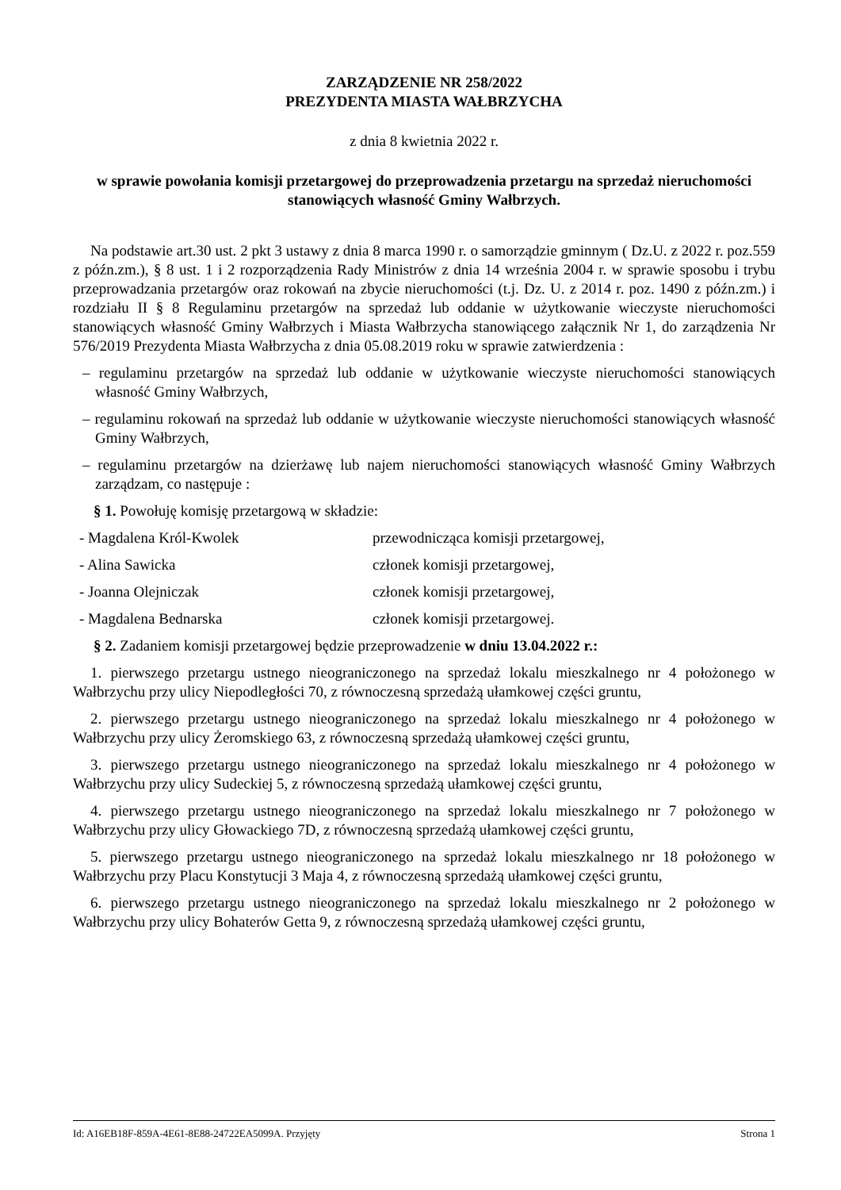ZARZĄDZENIE NR 258/2022
PREZYDENTA MIASTA WAŁBRZYCHA
z dnia 8 kwietnia 2022 r.
w sprawie powołania komisji przetargowej do przeprowadzenia przetargu na sprzedaż nieruchomości stanowiących własność Gminy Wałbrzych.
Na podstawie art.30 ust. 2 pkt 3 ustawy z dnia 8 marca 1990 r. o samorządzie gminnym ( Dz.U. z 2022 r. poz.559 z późn.zm.), § 8 ust. 1 i 2 rozporządzenia Rady Ministrów z dnia 14 września 2004 r. w sprawie sposobu i trybu przeprowadzania przetargów oraz rokowań na zbycie nieruchomości (t.j. Dz. U. z 2014 r. poz. 1490 z późn.zm.) i rozdziału II § 8 Regulaminu przetargów na sprzedaż lub oddanie w użytkowanie wieczyste nieruchomości stanowiących własność Gminy Wałbrzych i Miasta Wałbrzycha stanowiącego załącznik Nr 1, do zarządzenia Nr 576/2019 Prezydenta Miasta Wałbrzycha z dnia 05.08.2019 roku w sprawie zatwierdzenia :
– regulaminu przetargów na sprzedaż lub oddanie w użytkowanie wieczyste nieruchomości stanowiących własność Gminy Wałbrzych,
– regulaminu rokowań na sprzedaż lub oddanie w użytkowanie wieczyste nieruchomości stanowiących własność Gminy Wałbrzych,
– regulaminu przetargów na dzierżawę lub najem nieruchomości stanowiących własność Gminy Wałbrzych zarządzam, co następuje :
§ 1. Powołuję komisję przetargową w składzie:
- Magdalena Król-Kwolek przewodnicząca komisji przetargowej,
- Alina Sawicka członek komisji przetargowej,
- Joanna Olejniczak członek komisji przetargowej,
- Magdalena Bednarska członek komisji przetargowej.
§ 2. Zadaniem komisji przetargowej będzie przeprowadzenie w dniu 13.04.2022 r.:
1. pierwszego przetargu ustnego nieograniczonego na sprzedaż lokalu mieszkalnego nr 4 położonego w Wałbrzychu przy ulicy Niepodległości 70, z równoczesną sprzedażą ułamkowej części gruntu,
2. pierwszego przetargu ustnego nieograniczonego na sprzedaż lokalu mieszkalnego nr 4 położonego w Wałbrzychu przy ulicy Żeromskiego 63, z równoczesną sprzedażą ułamkowej części gruntu,
3. pierwszego przetargu ustnego nieograniczonego na sprzedaż lokalu mieszkalnego nr 4 położonego w Wałbrzychu przy ulicy Sudeckiej 5, z równoczesną sprzedażą ułamkowej części gruntu,
4. pierwszego przetargu ustnego nieograniczonego na sprzedaż lokalu mieszkalnego nr 7 położonego w Wałbrzychu przy ulicy Głowackiego 7D, z równoczesną sprzedażą ułamkowej części gruntu,
5. pierwszego przetargu ustnego nieograniczonego na sprzedaż lokalu mieszkalnego nr 18 położonego w Wałbrzychu przy Placu Konstytucji 3 Maja 4, z równoczesną sprzedażą ułamkowej części gruntu,
6. pierwszego przetargu ustnego nieograniczonego na sprzedaż lokalu mieszkalnego nr 2 położonego w Wałbrzychu przy ulicy Bohaterów Getta 9, z równoczesną sprzedażą ułamkowej części gruntu,
Id: A16EB18F-859A-4E61-8E88-24722EA5099A. Przyjęty Strona 1